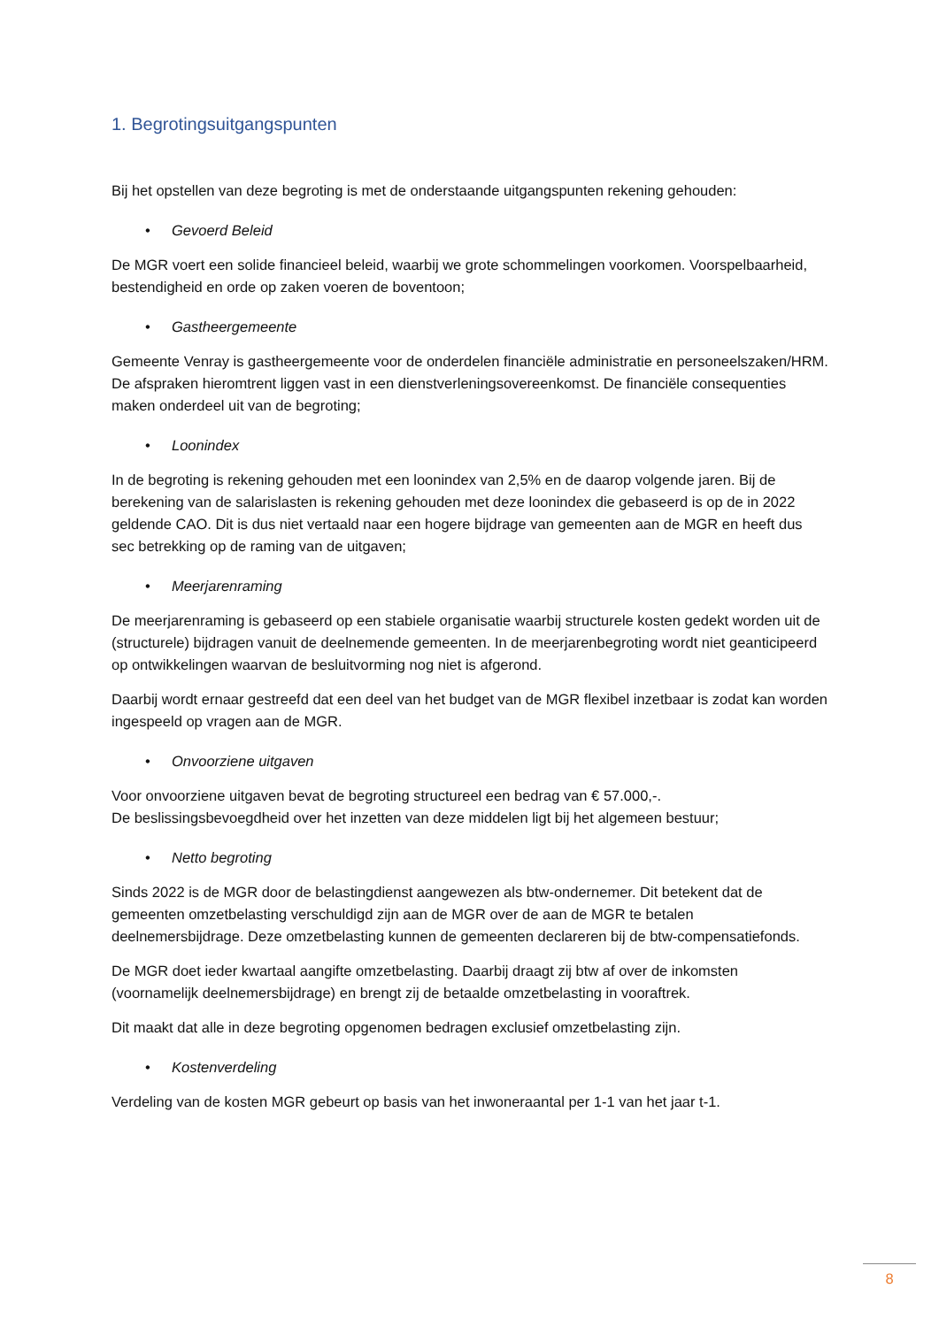1. Begrotingsuitgangspunten
Bij het opstellen van deze begroting is met de onderstaande uitgangspunten rekening gehouden:
• Gevoerd Beleid
De MGR voert een solide financieel beleid, waarbij we grote schommelingen voorkomen. Voorspelbaarheid, bestendigheid en orde op zaken voeren de boventoon;
• Gastheergemeente
Gemeente Venray is gastheergemeente voor de onderdelen financiële administratie en personeelszaken/HRM. De afspraken hieromtrent liggen vast in een dienstverleningsovereenkomst. De financiële consequenties maken onderdeel uit van de begroting;
• Loonindex
In de begroting is rekening gehouden met een loonindex van 2,5% en de daarop volgende jaren. Bij de berekening van de salarislasten is rekening gehouden met deze loonindex die gebaseerd is op de in 2022 geldende CAO. Dit is dus niet vertaald naar een hogere bijdrage van gemeenten aan de MGR en heeft dus sec betrekking op de raming van de uitgaven;
• Meerjarenraming
De meerjarenraming is gebaseerd op een stabiele organisatie waarbij structurele kosten gedekt worden uit de (structurele) bijdragen vanuit de deelnemende gemeenten. In de meerjarenbegroting wordt niet geanticipeerd op ontwikkelingen waarvan de besluitvorming nog niet is afgerond.
Daarbij wordt ernaar gestreefd dat een deel van het budget van de MGR flexibel inzetbaar is zodat kan worden ingespeeld op vragen aan de MGR.
• Onvoorziene uitgaven
Voor onvoorziene uitgaven bevat de begroting structureel een bedrag van € 57.000,-.
De beslissingsbevoegdheid over het inzetten van deze middelen ligt bij het algemeen bestuur;
• Netto begroting
Sinds 2022 is de MGR door de belastingdienst aangewezen als btw-ondernemer. Dit betekent dat de gemeenten omzetbelasting verschuldigd zijn aan de MGR over de aan de MGR te betalen deelnemersbijdrage. Deze omzetbelasting kunnen de gemeenten declareren bij de btw-compensatiefonds.
De MGR doet ieder kwartaal aangifte omzetbelasting. Daarbij draagt zij btw af over de inkomsten (voornamelijk deelnemersbijdrage) en brengt zij de betaalde omzetbelasting in vooraftrek.
Dit maakt dat alle in deze begroting opgenomen bedragen exclusief omzetbelasting zijn.
• Kostenverdeling
Verdeling van de kosten MGR gebeurt op basis van het inwoneraantal per 1-1 van het jaar t-1.
8